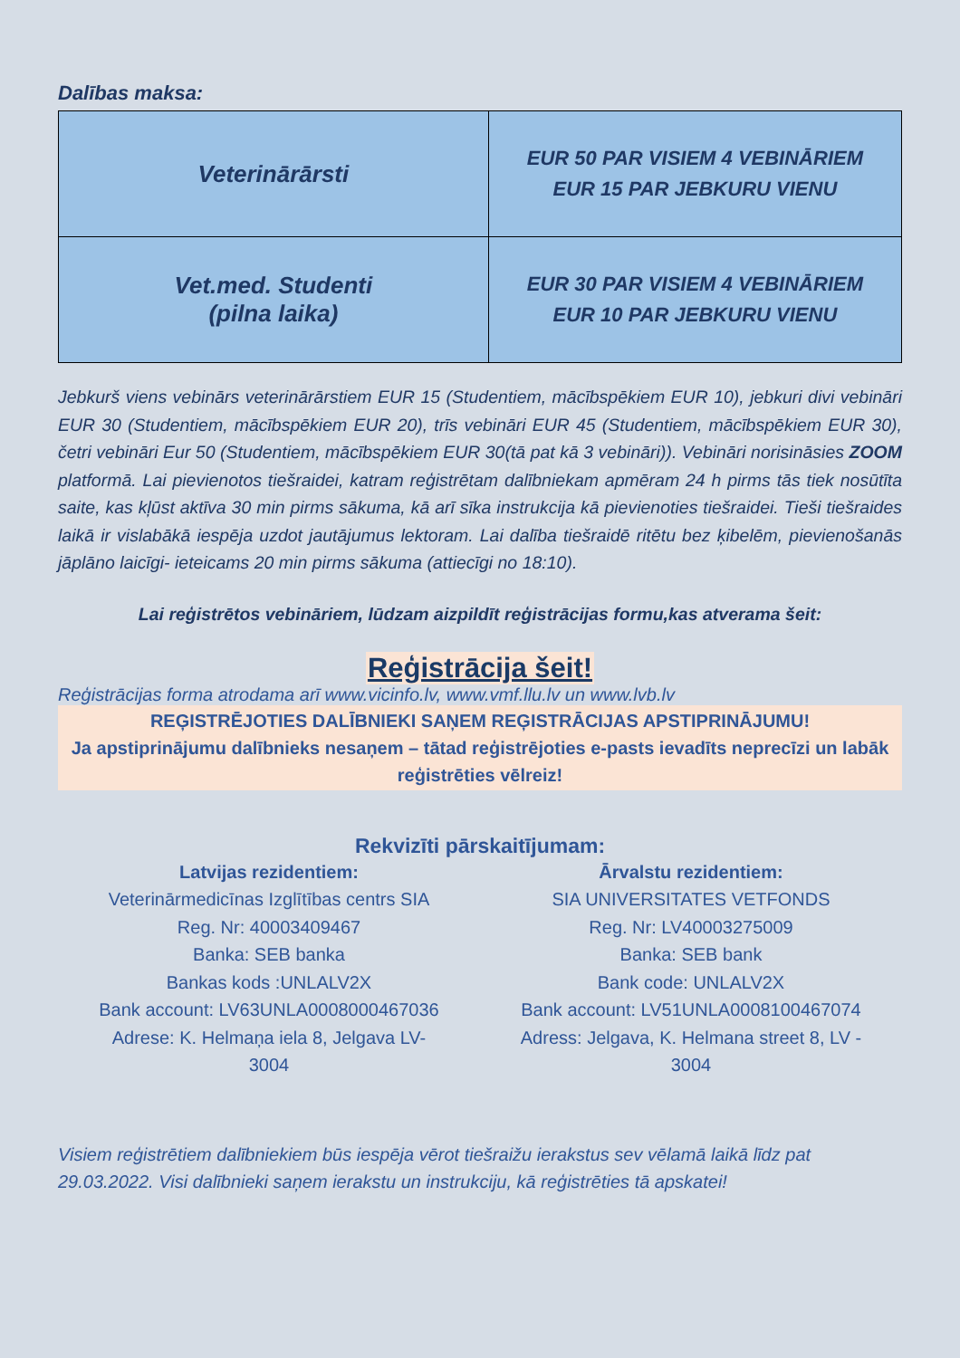Dalības maksa:
| Veterinārārsti | EUR 50 PAR VISIEM 4 VEBINĀRIEM EUR 15 PAR JEBKURU VIENU |
| Vet.med. Studenti (pilna laika) | EUR 30 PAR VISIEM 4 VEBINĀRIEM EUR 10 PAR JEBKURU VIENU |
Jebkurš viens vebinārs veterinārārstiem EUR 15 (Studentiem, mācībspēkiem EUR 10), jebkuri divi vebināri EUR 30 (Studentiem, mācībspēkiem EUR 20), trīs vebināri EUR 45 (Studentiem, mācībspēkiem EUR 30), četri vebināri Eur 50 (Studentiem, mācībspēkiem EUR 30(tā pat kā 3 vebināri)). Vebināri norisināsies ZOOM platformā. Lai pievienotos tiešraidei, katram reģistrētam dalībniekam apmēram 24 h pirms tās tiek nosūtīta saite, kas kļūst aktīva 30 min pirms sākuma, kā arī sīka instrukcija kā pievienoties tiešraidei. Tieši tiešraides laikā ir vislabākā iespēja uzdot jautājumus lektoram. Lai dalība tiešraidē ritētu bez ķibelēm, pievienošanās jāplāno laicīgi- ieteicams 20 min pirms sākuma (attiecīgi no 18:10).
Lai reģistrētos vebināriem, lūdzam aizpildīt reģistrācijas formu,kas atverama šeit:
Reģistrācija šeit!
Reģistrācijas forma atrodama arī www.vicinfo.lv, www.vmf.llu.lv un www.lvb.lv
REĢISTRĒJOTIES DALĪBNIEKI SAŅEM REĢISTRĀCIJAS APSTIPRINĀJUMU!
Ja apstiprinājumu dalībnieks nesaņem – tātad reģistrējoties e-pasts ievadīts neprecīzi un labāk reģistrēties vēlreiz!
Rekvizīti pārskaitījumam:
Latvijas rezidentiem:
Veterinārmedicīnas Izglītības centrs SIA
Reg. Nr: 40003409467
Banka: SEB banka
Bankas kods :UNLALV2X
Bank account: LV63UNLA0008000467036
Adrese: K. Helmaņa iela 8, Jelgava LV-
3004
Ārvalstu rezidentiem:
SIA UNIVERSITATES VETFONDS
Reg. Nr: LV40003275009
Banka: SEB bank
Bank code: UNLALV2X
Bank account: LV51UNLA0008100467074
Adress: Jelgava, K. Helmana street 8, LV -
3004
Visiem reģistrētiem dalībniekiem būs iespēja vērot tiešraižu ierakstus sev vēlamā laikā līdz pat 29.03.2022. Visi dalībnieki saņem ierakstu un instrukciju, kā reģistrēties tā apskatei!